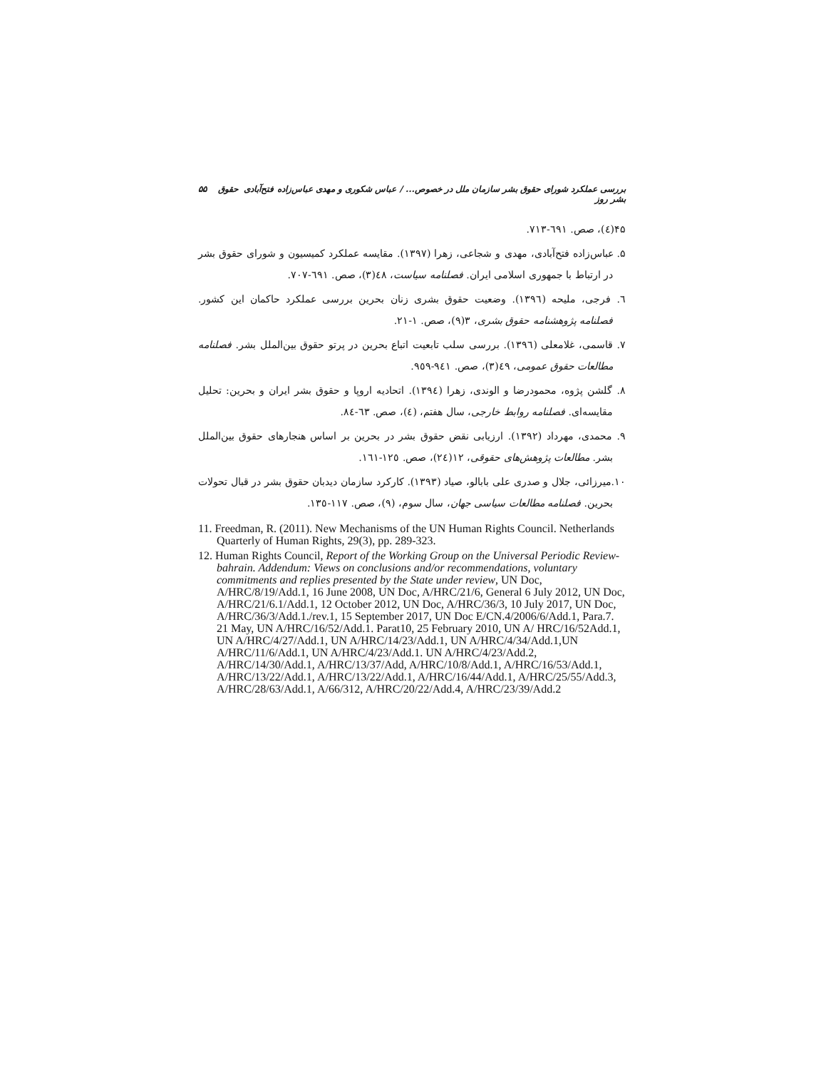بررسی عملکرد شورای حقوق بشر سازمان ملل در خصوص... / عباس شکوری و مهدی عباس‌زاده فتح‌آبادی حقوق بشر روز ۵۵
۴۵(٤)، صص. ٦٩١-٧١٣.
۵. عباس‌زاده فتح‌آبادی، مهدی و شجاعی، زهرا (۱۳۹۷). مقایسه عملکرد کمیسیون و شورای حقوق بشر در ارتباط با جمهوری اسلامی ایران. فصلنامه سیاست، ٤٨(٣)، صص. ٦٩١-٧٠٧.
٦. فرجی، ملیحه (١٣٩٦). وضعیت حقوق بشری زنان بحرین بررسی عملکرد حاکمان این کشور. فصلنامه پژوهشنامه حقوق بشری، ٣(٩)، صص. ١-٢١.
٧. قاسمی، غلامعلی (١٣٩٦). بررسی سلب تابعیت اتباع بحرین در پرتو حقوق بین‌الملل بشر. فصلنامه مطالعات حقوق عمومی، ٤٩(٣)، صص. ٩٤١-٩٥٩.
٨. گلشن پژوه، محمودرضا و الوندی، زهرا (١٣٩٤). اتحادیه اروپا و حقوق بشر ایران و بحرین: تحلیل مقایسه‌ای. فصلنامه روابط خارجی، سال هفتم، (٤)، صص. ٦٣-٨٤.
٩. محمدی، مهرداد (١٣٩٢). ارزیابی نقض حقوق بشر در بحرین بر اساس هنجارهای حقوق بین‌الملل بشر. مطالعات پژوهش‌های حقوقی، ١٢(٢٤)، صص. ١٢٥-١٦١.
١٠.میرزائی، جلال و صدری علی بابالو، صیاد (١٣٩٣). کارکرد سازمان دیدبان حقوق بشر در قبال تحولات بحرین. فصلنامه مطالعات سیاسی جهان، سال سوم، (٩)، صص. ١١٧-١٣٥.
11. Freedman, R. (2011). New Mechanisms of the UN Human Rights Council. Netherlands Quarterly of Human Rights, 29(3), pp. 289-323.
12. Human Rights Council, Report of the Working Group on the Universal Periodic Review-bahrain. Addendum: Views on conclusions and/or recommendations, voluntary commitments and replies presented by the State under review, UN Doc, A/HRC/8/19/Add.1, 16 June 2008, UN Doc, A/HRC/21/6, General 6 July 2012, UN Doc, A/HRC/21/6.1/Add.1, 12 October 2012, UN Doc, A/HRC/36/3, 10 July 2017, UN Doc, A/HRC/36/3/Add.1./rev.1, 15 September 2017, UN Doc E/CN.4/2006/6/Add.1, Para.7. 21 May, UN A/HRC/16/52/Add.1. Parat10, 25 February 2010, UN A/ HRC/16/52Add.1, UN A/HRC/4/27/Add.1, UN A/HRC/14/23/Add.1, UN A/HRC/4/34/Add.1,UN A/HRC/11/6/Add.1, UN A/HRC/4/23/Add.1. UN A/HRC/4/23/Add.2, A/HRC/14/30/Add.1, A/HRC/13/37/Add, A/HRC/10/8/Add.1, A/HRC/16/53/Add.1, A/HRC/13/22/Add.1, A/HRC/13/22/Add.1, A/HRC/16/44/Add.1, A/HRC/25/55/Add.3, A/HRC/28/63/Add.1, A/66/312, A/HRC/20/22/Add.4, A/HRC/23/39/Add.2